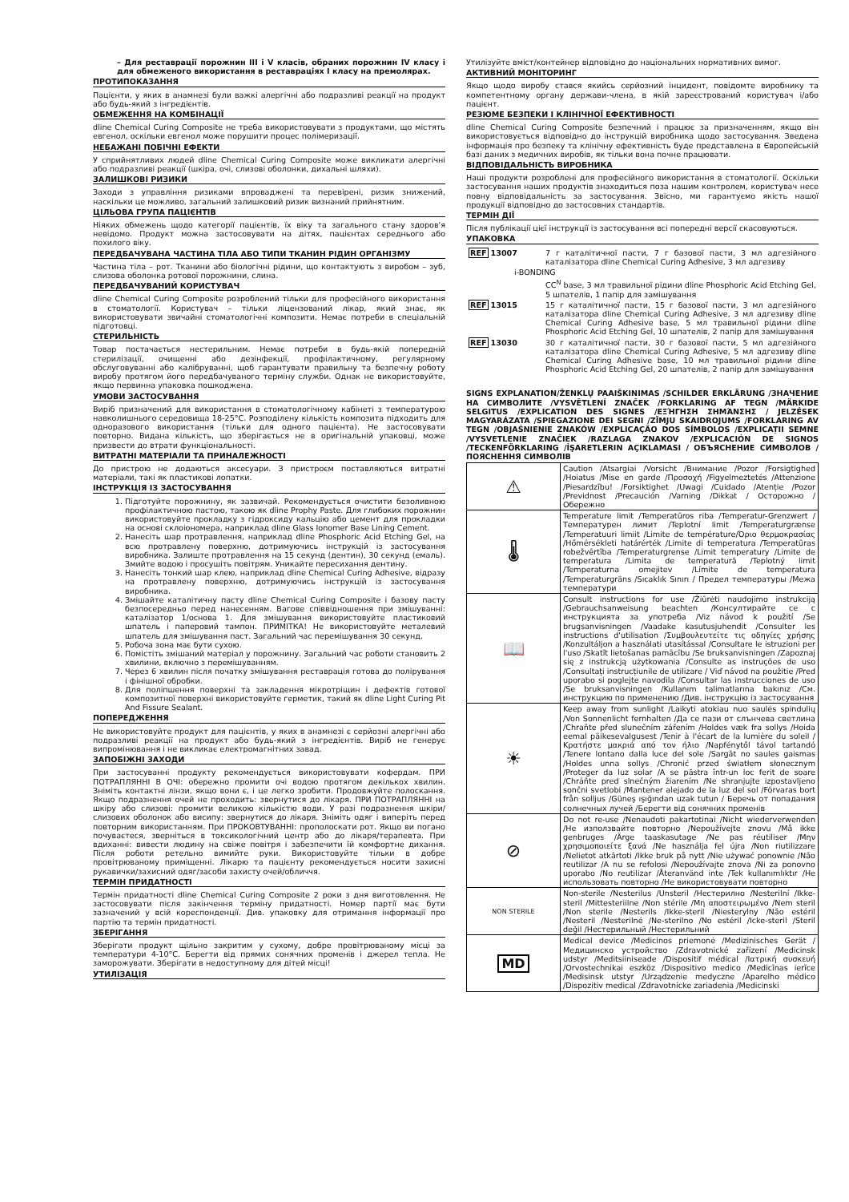– Для реставрації порожнин III і V класів, обраних порожнин IV класу і для обмеженого використання в реставраціях I класу на премолярах.
ПРОТИПОКАЗАННЯ
Пацієнти, у яких в анамнезі були важкі алергічні або подразливі реакції на продукт або будь-який з інгредієнтів.
ОБМЕЖЕННЯ НА КОМБІНАЦІЇ
dline Chemical Curing Composite не треба використовувати з продуктами, що містять евгенол, оскільки евгенол може порушити процес полімеризації.
НЕБАЖАНІ ПОБІЧНІ ЕФЕКТИ
У сприйнятливих людей dline Chemical Curing Composite може викликати алергічні або подразливі реакції (шкіра, очі, слизові оболонки, дихальні шляхи).
ЗАЛИШКОВІ РИЗИКИ
Заходи з управління ризиками впроваджені та перевірені, ризик знижений, наскільки це можливо, загальний залишковий ризик визнаний прийнятним.
ЦІЛЬОВА ГРУПА ПАЦІЄНТІВ
Ніяких обмежень щодо категорії пацієнтів, їх віку та загального стану здоров'я невідомо. Продукт можна застосовувати на дітях, пацієнтах середнього або похилого віку.
ПЕРЕДБАЧУВАНА ЧАСТИНА ТІЛА АБО ТИПИ ТКАНИН РІДИН ОРГАНІЗМУ
Частина тіла – рот. Тканини або біологічні рідини, що контактують з виробом – зуб, слизова оболонка ротової порожнини, слина.
ПЕРЕДБАЧУВАНИЙ КОРИСТУВАЧ
dline Chemical Curing Composite розроблений тільки для професійного використання в стоматології. Користувач – тільки ліцензований лікар, який знає, як використовувати звичайні стоматологічні композити. Немає потреби в спеціальній підготовці.
СТЕРИЛЬНІСТЬ
Товар постачається нестерильним. Немає потреби в будь-якій попередній стерилізації, очищенні або дезінфекції, профілактичному, регулярному обслуговуванні або калібруванні, щоб гарантувати правильну та безпечну роботу виробу протягом його передбачуваного терміну служби. Однак не використовуйте, якщо первинна упаковка пошкоджена.
УМОВИ ЗАСТОСУВАННЯ
Виріб призначений для використання в стоматологічному кабінеті з температурою навколишнього середовища 18-25°C. Розподілену кількість композита підходить для одноразового використання (тільки для одного пацієнта). Не застосовувати повторно. Видана кількість, що зберігається не в оригінальній упаковці, може призвести до втрати функціональності.
ВИТРАТНІ МАТЕРІАЛИ ТА ПРИНАЛЕЖНОСТІ
До пристрою не додаються аксесуари. З пристроєм поставляються витратні матеріали, такі як пластикові лопатки.
ІНСТРУКЦІЯ ІЗ ЗАСТОСУВАННЯ
1. Підготуйте порожнину, як зазвичай. Рекомендується очистити безоливною профілактичною пастою, такою як dline Prophy Paste. Для глибоких порожнин використовуйте прокладку з гідроксиду кальцію або цемент для прокладки на основі склоіономера, наприклад dline Glass Ionomer Base Lining Cement.
2. Нанесіть шар протравлення, наприклад dline Phosphoric Acid Etching Gel, на всю протравлену поверхню, дотримуючись інструкцій із застосування виробника. Залиште протравлення на 15 секунд (дентин), 30 секунд (емаль). Змийте водою і просушіть повітрям. Уникайте пересихання дентину.
3. Нанесіть тонкий шар клею, наприклад dline Chemical Curing Adhesive, відразу на протравлену поверхню, дотримуючись інструкцій із застосування виробника.
4. Змішайте каталітичну пасту dline Chemical Curing Composite і базову пасту безпосередньо перед нанесенням. Вагове співвідношення при змішуванні: каталізатор 1/основа 1. Для змішування використовуйте пластиковий шпатель і паперовий тампон. ПРИМІТКА! Не використовуйте металевий шпатель для змішування паст. Загальний час перемішування 30 секунд.
5. Робоча зона має бути сухою.
6. Помістіть змішаний матеріал у порожнину. Загальний час роботи становить 2 хвилини, включно з перемішуванням.
7. Через 6 хвилин після початку змішування реставрація готова до полірування і фінішної обробки.
8. Для поліпшення поверхні та закладення мікротріщин і дефектів готової композитної поверхні використовуйте герметик, такий як dline Light Curing Pit And Fissure Sealant.
ПОПЕРЕДЖЕННЯ
Не використовуйте продукт для пацієнтів, у яких в анамнезі є серйозні алергічні або подразливі реакції на продукт або будь-який з інгредієнтів. Виріб не генерує випромінювання і не викликає електромагнітних завад.
ЗАПОБІЖНІ ЗАХОДИ
При застосуванні продукту рекомендується використовувати кофердам. ПРИ ПОТРАПЛЯННІ В ОЧІ: обережно промити очі водою протягом декількох хвилин. Зніміть контактні лінзи, якщо вони є, і це легко зробити. Продовжуйте полоскання. Якщо подразнення очей не проходить: звернутися до лікаря. ПРИ ПОТРАПЛЯННІ на шкіру або слизові: промити великою кількістю води. У разі подразнення шкіри/слизових оболонок або висипу: звернутися до лікаря. Зніміть одяг і виперіть перед повторним використанням. При ПРОКОВТУВАННІ: прополоскати рот. Якщо ви погано почуваєтеся, зверніться в токсикологічний центр або до лікаря/терапевта. При вдиханні: вивести людину на свіже повітря і забезпечити їй комфортне дихання. Після роботи ретельно вимийте руки. Використовуйте тільки в добре провітрюваному приміщенні. Лікарю та пацієнту рекомендується носити захисні рукавички/захисний одяг/засоби захисту очей/обличчя.
ТЕРМІН ПРИДАТНОСТІ
Термін придатності dline Chemical Curing Composite 2 роки з дня виготовлення. Не застосовувати після закінчення терміну придатності. Номер партії має бути зазначений у всій кореспонденції. Див. упаковку для отримання інформації про партію та термін придатності.
ЗБЕРІГАННЯ
Зберігати продукт щільно закритим у сухому, добре провітрюваному місці за температури 4-10°C. Берегти від прямих сонячних променів і джерел тепла. Не заморожувати. Зберігати в недоступному для дітей місці!
УТИЛІЗАЦІЯ
Утилізуйте вміст/контейнер відповідно до національних нормативних вимог.
АКТИВНИЙ МОНІТОРИНГ
Якщо щодо виробу стався якийсь серйозний інцидент, повідомте виробнику та компетентному органу держави-члена, в якій зареєстрований користувач і/або пацієнт.
РЕЗЮМЕ БЕЗПЕКИ І КЛІНІЧНОЇ ЕФЕКТИВНОСТІ
dline Chemical Curing Composite безпечний і працює за призначенням, якщо він використовується відповідно до інструкцій виробника щодо застосування. Зведена інформація про безпеку та клінічну ефективність буде представлена в Європейській базі даних з медичних виробів, як тільки вона почне працювати.
ВІДПОВІДАЛЬНІСТЬ ВИРОБНИКА
Наші продукти розроблені для професійного використання в стоматології. Оскільки застосування наших продуктів знаходиться поза нашим контролем, користувач несе повну відповідальність за застосування. Звісно, ми гарантуємо якість нашої продукції відповідно до застосовних стандартів.
ТЕРМІН ДІЇ
Після публікації цієї інструкції із застосування всі попередні версії скасовуються.
УПАКОВКА
| REF 13007 | 7 г каталітичної пасти, 7 г базової пасти, 3 мл адгезійного каталізатора dline Chemical Curing Adhesive, 3 мл адгезиву |
| i-BONDING | |
| | CC<sup>N</sup> base, 3 мл травильної рідини dline Phosphoric Acid Etching Gel, 5 шпателів, 1 папір для замішування |
| REF 13015 | 15 г каталітичної пасти, 15 г базової пасти, 3 мл адгезійного каталізатора dline Chemical Curing Adhesive, 3 мл адгезиву dline Chemical Curing Adhesive base, 5 мл травильної рідини dline Phosphoric Acid Etching Gel, 10 шпателів, 2 папір для замішування |
| REF 13030 | 30 г каталітичної пасти, 30 г базової пасти, 5 мл адгезійного каталізатора dline Chemical Curing Adhesive, 5 мл адгезиву dline Chemical Curing Adhesive base, 10 мл травильної рідини dline Phosphoric Acid Etching Gel, 20 шпателів, 2 папір для замішування |
SIGNS EXPLANATION/ŽENKLŲ PAAIŠKINIMAS /SCHILDER ERKLÄRUNG /ЗНАЧЕНИЕ НА СИМВОЛИТЕ /VYSVĚTLENÍ ZNAČEK /FORKLARING AF TEGN /MÄRKIDE SELGITUS /EXPLICATION DES SIGNES /ΕΞΉΓΗΣΗ ΣΗΜΆΝΣΗΣ / JELZÉSEK MAGYARÁZATA /SPIEGAZIONE DEI SEGNI /ZĪMJU SKAIDROJUMS /FORKLARING AV TEGN /OBJAŚNIENIE ZNAKÓW /EXPLICAÇÃO DOS SÍMBOLOS /EXPLICAȚII SEMNE /VYSVETLENIE ZNAČIEK /RAZLAGA ZNAKOV /EXPLICACIÓN DE SIGNOS /TECKENFÖRKLARING /İŞARETLERIN AÇIKLAMASI / ОБЪЯСНЕНИЕ СИМВОЛОВ /ПОЯСНЕННЯ СИМВОЛІВ
| ⚠ | Caution /Atsargiai /Vorsicht /Внимание /Pozor /Forsigtighed /Hoiatus /Mise en garde /Προσοχή /Figyelmeztetés /Attenzione /Piesardzību! /Forsiktighet /Uwagi /Cuidado /Atenție /Pozor /Previdnost /Precaución /Varning /Dikkat / Осторожно /Обережно |
| 🌡 | Temperature limit /Temperatūros riba /Temperatur-Grenzwert /Температурен лимит /Teplotní limit /Temperaturgrænse /Temperatuuri limiit /Limite de température/Όριο θερμοκρασίας /Hőmérsékleti határérték /Limite di temperatura /Temperatūras robežvērtība /Temperaturgrense /Limit temperatury /Limite de temperatura /Limita de temperatură /Teplotný limit /Temperaturna omejitev /Límite de temperatura /Temperaturgräns /Sıcaklık Sınırı / Предел температуры /Межа температури |
| 📖 | Consult instructions for use /Žiūrėti naudojimo instrukciją /Gebrauchsanweisung beachten /Консултирайте се с инструкцията за употреба /Viz návod k použití /Se brugsanvisningen /Vaadake kasutusjuhendit /Consulter les instructions d'utilisation /Συμβουλευτείτε τις οδηγίες χρήσης /Konzultáljon a használati utasítással /Consultare le istruzioni per l'uso /Skatīt lietošanas pamācību /Se bruksanvisningen /Zapoznaj się z instrukcją użytkowania /Consulte as instruções de uso /Consultați instrucțiunile de utilizare / Viď návod na použitie /Pred uporabo si poglejte navodila /Consultar las instrucciones de uso /Se bruksanvisningen /Kullanım talimatlarına bakınız /См. инструкцию по применению /Див. інструкцію із застосування |
| ☀ | Keep away from sunlight /Laikyti atokiau nuo saulės spindulių /Von Sonnenlicht fernhalten /Да се пази от слънчева светлина /Chraňte před slunečním zářením /Holdes væk fra sollys /Hoida eemal päikesevalgusest /Tenir à l'écart de la lumière du soleil /Κρατήστε μακριά από τον ήλιο /Napfénytől távol tartandó /Tenere lontano dalla luce del sole /Sargāt no saules gaismas /Holdes unna sollys /Chronić przed światłem słonecznym /Proteger da luz solar /A se păstra într-un loc ferit de soare /Chráňte pred slnečným žiarením /Ne shranjujte izpostavljeno sončni svetlobi /Mantener alejado de la luz del sol /Förvaras bort från solljus /Güneş ışığından uzak tutun / Беречь от попадания солнечных лучей /Берегти від сонячних променів |
| ⊘ | Do not re-use /Nenaudoti pakartotinai /Nicht wiederverwenden /He използвайте повторно /Nepoužívejte znovu /Må ikke genbruges /Ärge taaskasutage /Ne pas réutiliser /Μην χρησιμοποιείτε ξανά /Ne használja fel újra /Non riutilizzare /Nelietot atkārtoti /Ikke bruk på nytt /Nie używać ponownie /Não reutilizar /A nu se refolosi /Nepoužívajte znova /Ni za ponovno uporabo /No reutilizar /Återanvänd inte /Tek kullanımlıktır /Не использовать повторно /Не використовувати повторно |
| NON STERILE | Non-sterile /Nesterilus /Unsteril /Нестерилно /Nesterilní /Ikke-steril /Mittesteriilne /Non stérile /Μη αποστειρωμένο /Nem steril /Non sterile /Nesterils /Ikke-steril /Niesterylny /Não estéril /Nesteril /Nesterilné /Ne-sterilno /No estéril /Icke-steril /Steril değil /Нестерильный /Нестерильний |
| MD | Medical device /Medicinos priemonė /Medizinisches Gerät /Медицинско устройство /Zdravotnické zařízení /Medicinsk udstyr /Meditsiiniseade /Dispositif médical /Ιατρική συσκευή /Orvostechnikai eszköz /Dispositivo medico /Medicīnas ierīce /Medisinsk utstyr /Urządzenie medyczne /Aparelho médico /Dispozitiv medical /Zdravotnícke zariadenia /Medicinski |